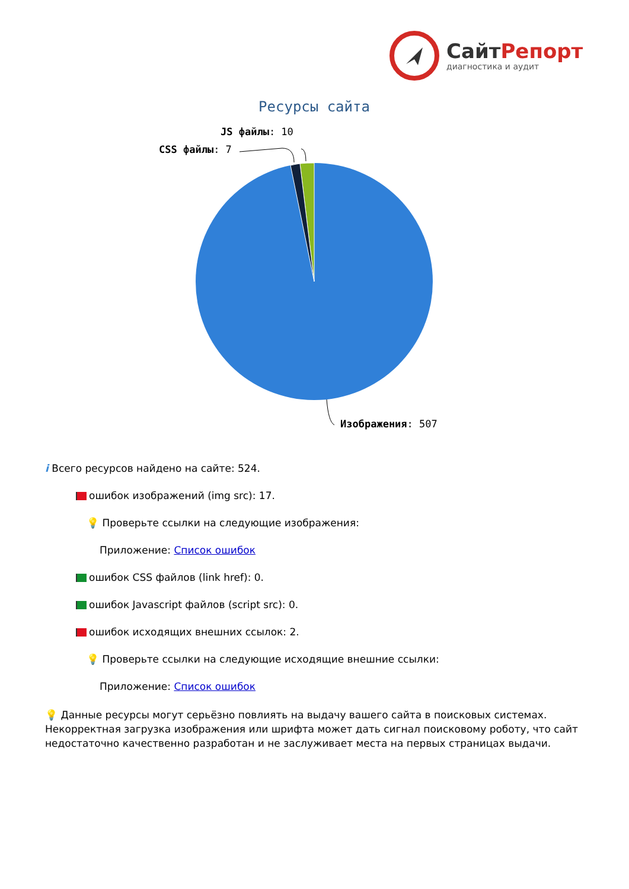СайтРепорт
диагностика и аудит
Ресурсы сайта
JS файлы: 10
CSS файлы: 7
Изображения: 507
i Всего ресурсов найдено на сайте: 524.
ошибок изображений (img src): 17.
💡 Проверьте ссылки на следующие изображения:
Приложение: Список ошибок
ошибок CSS файлов (link href): 0.
ошибок Javascript файлов (script src): 0.
ошибок исходящих внешних ссылок: 2.
💡 Проверьте ссылки на следующие исходящие внешние ссылки:
Приложение: Список ошибок
💡 Данные ресурсы могут серьёзно повлиять на выдачу вашего сайта в поисковых системах. Некорректная загрузка изображения или шрифта может дать сигнал поисковому роботу, что сайт недостаточно качественно разработан и не заслуживает места на первых страницах выдачи.